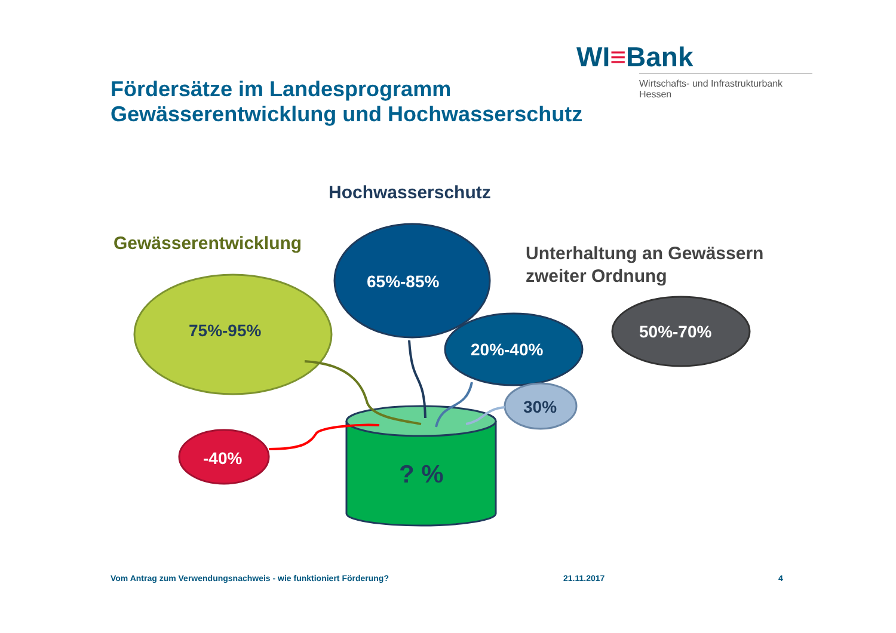WI≡Bank
Wirtschafts- und Infrastrukturbank Hessen
Fördersätze im Landesprogramm
Gewässerentwicklung und Hochwasserschutz
Hochwasserschutz
Gewässerentwicklung
Unterhaltung an Gewässern
zweiter Ordnung
75%-95%
65%-85%
20%-40%
30%
50%-70%
-40%
? %
Vom Antrag zum Verwendungsnachweis - wie funktioniert Förderung?
21.11.2017 4